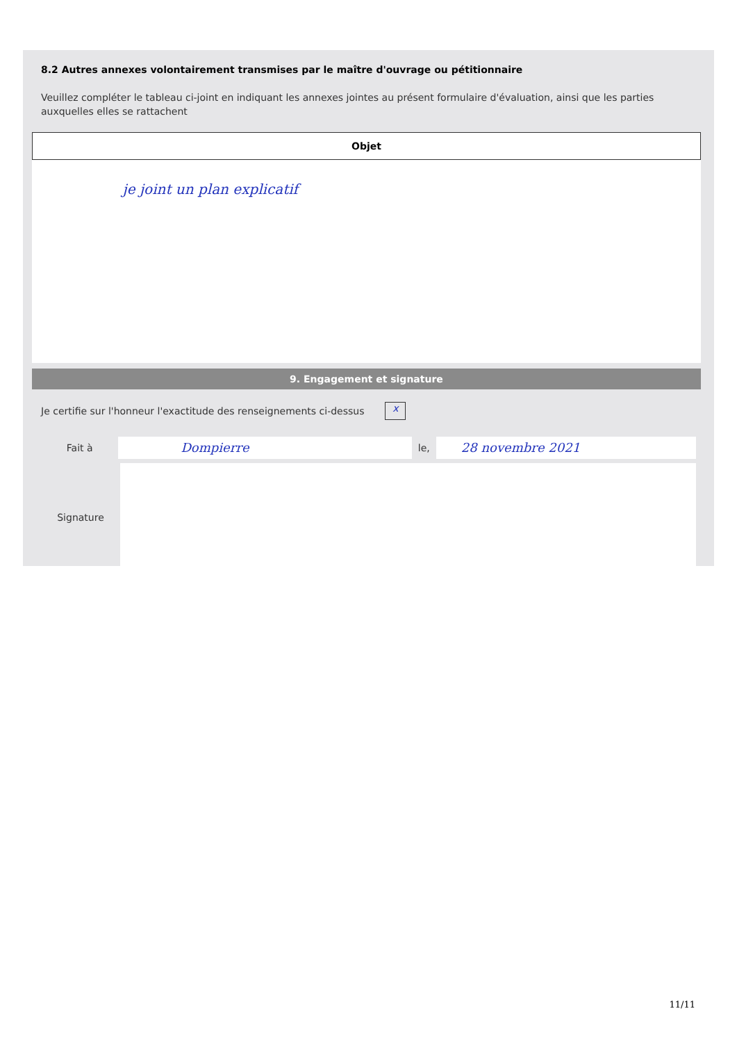8.2 Autres annexes volontairement transmises par le maître d'ouvrage ou pétitionnaire
Veuillez compléter le tableau ci-joint en indiquant les annexes jointes au présent formulaire d'évaluation, ainsi que les parties auxquelles elles se rattachent
| Objet |
| --- |
| je joint un plan explicatif |
9. Engagement et signature
Je certifie sur l'honneur l'exactitude des renseignements ci-dessus x
Fait à Dompierre le, 28 novembre 2021
Signature
11/11